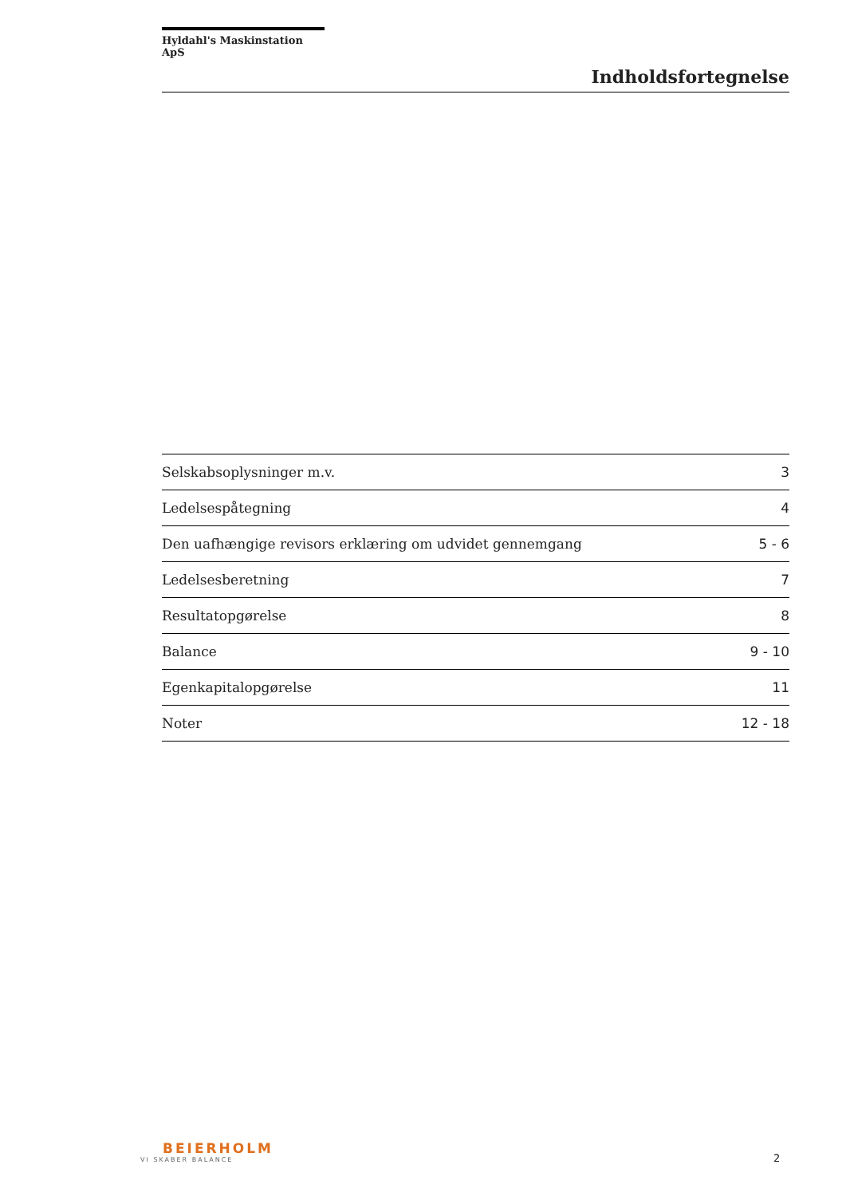Hyldahl's Maskinstation ApS
Indholdsfortegnelse
| Selskabsoplysninger m.v. | 3 |
| Ledelsespåtegning | 4 |
| Den uafhængige revisors erklæring om udvidet gennemgang | 5 - 6 |
| Ledelsesberetning | 7 |
| Resultatopgørelse | 8 |
| Balance | 9 - 10 |
| Egenkapitalopgørelse | 11 |
| Noter | 12 - 18 |
BEIERHOLM
VI SKABER BALANCE
2